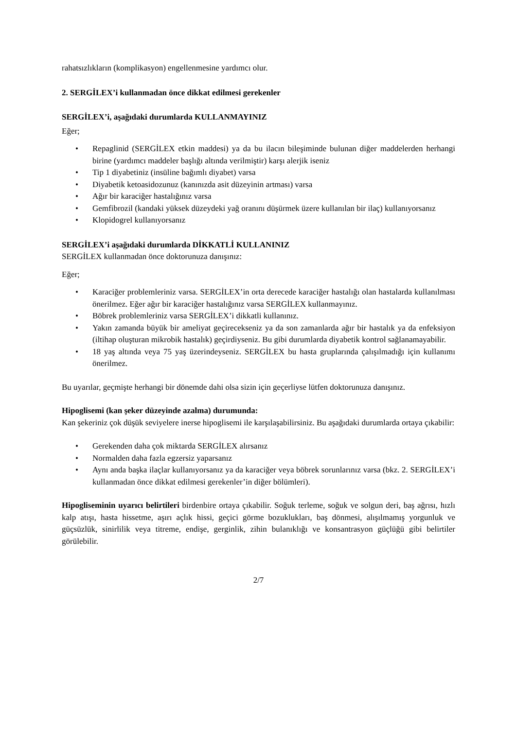rahatsızlıkların (komplikasyon) engellenmesine yardımcı olur.
2. SERGİLEX’i kullanmadan önce dikkat edilmesi gerekenler
SERGİLEX’i, aşağıdaki durumlarda KULLANMAYINIZ
Eğer;
• Repaglinid (SERGİLEX etkin maddesi) ya da bu ilacın bileşiminde bulunan diğer maddelerden herhangi birine (yardımcı maddeler başlığı altında verilmiştir) karşı alerjik iseniz
• Tip 1 diyabetiniz (insüline bağımlı diyabet) varsa
• Diyabetik ketoasidozunuz (kanınızda asit düzeyinin artması) varsa
• Ağır bir karaciğer hastalığınız varsa
• Gemfibrozil (kandaki yüksek düzeydeki yağ oranını düşürmek üzere kullanılan bir ilaç) kullanıyorsanız
• Klopidogrel kullanıyorsanız
SERGİLEX’i aşağıdaki durumlarda DİKKATLİ KULLANINIZ
SERGİLEX kullanmadan önce doktorunuza danışınız:
Eğer;
• Karaciğer problemleriniz varsa. SERGİLEX’in orta derecede karaciğer hastalığı olan hastalarda kullanılması önerilmez. Eğer ağır bir karaciğer hastalığınız varsa SERGİLEX kullanmayınız.
• Böbrek problemleriniz varsa SERGİLEX’i dikkatli kullanınız.
• Yakın zamanda büyük bir ameliyat geçirecekseniz ya da son zamanlarda ağır bir hastalık ya da enfeksiyon (iltihap oluşturan mikrobik hastalık) geçirdiyseniz. Bu gibi durumlarda diyabetik kontrol sağlanamayabilir.
• 18 yaş altında veya 75 yaş üzerindeyseniz. SERGİLEX bu hasta gruplarında çalışılmadığı için kullanımı önerilmez.
Bu uyarılar, geçmişte herhangi bir dönemde dahi olsa sizin için geçerliyse lütfen doktorunuza danışınız.
Hipoglisemi (kan şeker düzeyinde azalma) durumunda:
Kan şekeriniz çok düşük seviyelere inerse hipoglisemi ile karşılaşabilirsiniz. Bu aşağıdaki durumlarda ortaya çıkabilir:
• Gerekenden daha çok miktarda SERGİLEX alırsanız
• Normalden daha fazla egzersiz yaparsanız
• Aynı anda başka ilaçlar kullanıyorsanız ya da karaciğer veya böbrek sorunlarınız varsa (bkz. 2. SERGİLEX’i kullanmadan önce dikkat edilmesi gerekenler’in diğer bölümleri).
Hipogliseminin uyarıcı belirtileri birdenbire ortaya çıkabilir. Soğuk terleme, soğuk ve solgun deri, baş ağrısı, hızlı kalp atışı, hasta hissetme, aşırı açlık hissi, geçici görme bozuklukları, baş dönmesi, alışılmamış yorgunluk ve güçsüzlük, sinirlilik veya titreme, endişe, gerginlik, zihin bulanıklığı ve konsantrasyon güçlüğü gibi belirtiler görülebilir.
2/7